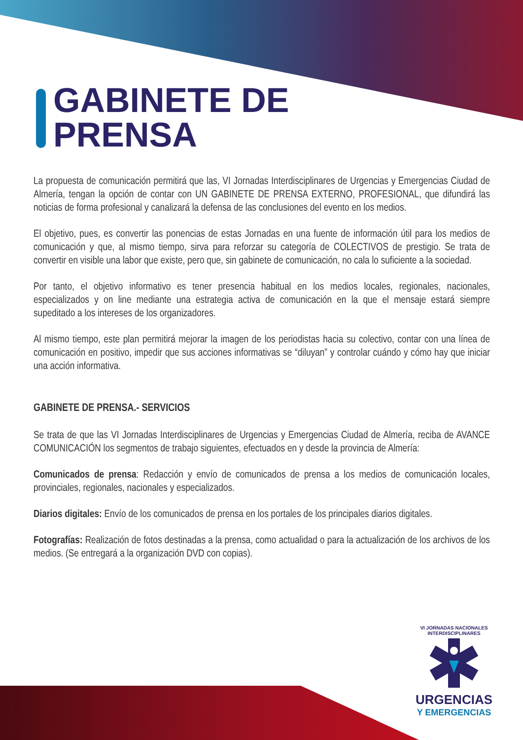GABINETE DE
PRENSA
La propuesta de comunicación permitirá que las, VI Jornadas Interdisciplinares de Urgencias y Emergencias Ciudad de Almería, tengan la opción de contar con UN GABINETE DE PRENSA EXTERNO, PROFESIONAL, que difundirá las noticias de forma profesional y canalizará la defensa de las conclusiones del evento en los medios.
El objetivo, pues, es convertir las ponencias de estas Jornadas en una fuente de información útil para los medios de comunicación y que, al mismo tiempo, sirva para reforzar su categoría de COLECTIVOS de prestigio. Se trata de convertir en visible una labor que existe, pero que, sin gabinete de comunicación, no cala lo suficiente a la sociedad.
Por tanto, el objetivo informativo es tener presencia habitual en los medios locales, regionales, nacionales, especializados y on line mediante una estrategia activa de comunicación en la que el mensaje estará siempre supeditado a los intereses de los organizadores.
Al mismo tiempo, este plan permitirá mejorar la imagen de los periodistas hacia su colectivo, contar con una línea de comunicación en positivo, impedir que sus acciones informativas se “diluyan” y controlar cuándo y cómo hay que iniciar una acción informativa.
GABINETE DE PRENSA.- SERVICIOS
Se trata de que las VI Jornadas Interdisciplinares de Urgencias y Emergencias Ciudad de Almería, reciba de AVANCE COMUNICACIÓN los segmentos de trabajo siguientes, efectuados en y desde la provincia de Almería:
Comunicados de prensa: Redacción y envío de comunicados de prensa a los medios de comunicación locales, provinciales, regionales, nacionales y especializados.
Diarios digitales: Envío de los comunicados de prensa en los portales de los principales diarios digitales.
Fotografías: Realización de fotos destinadas a la prensa, como actualidad o para la actualización de los archivos de los medios. (Se entregará a la organización DVD con copias).
VI JORNADAS NACIONALES INTERDISCIPLINARES
URGENCIAS
Y EMERGENCIAS